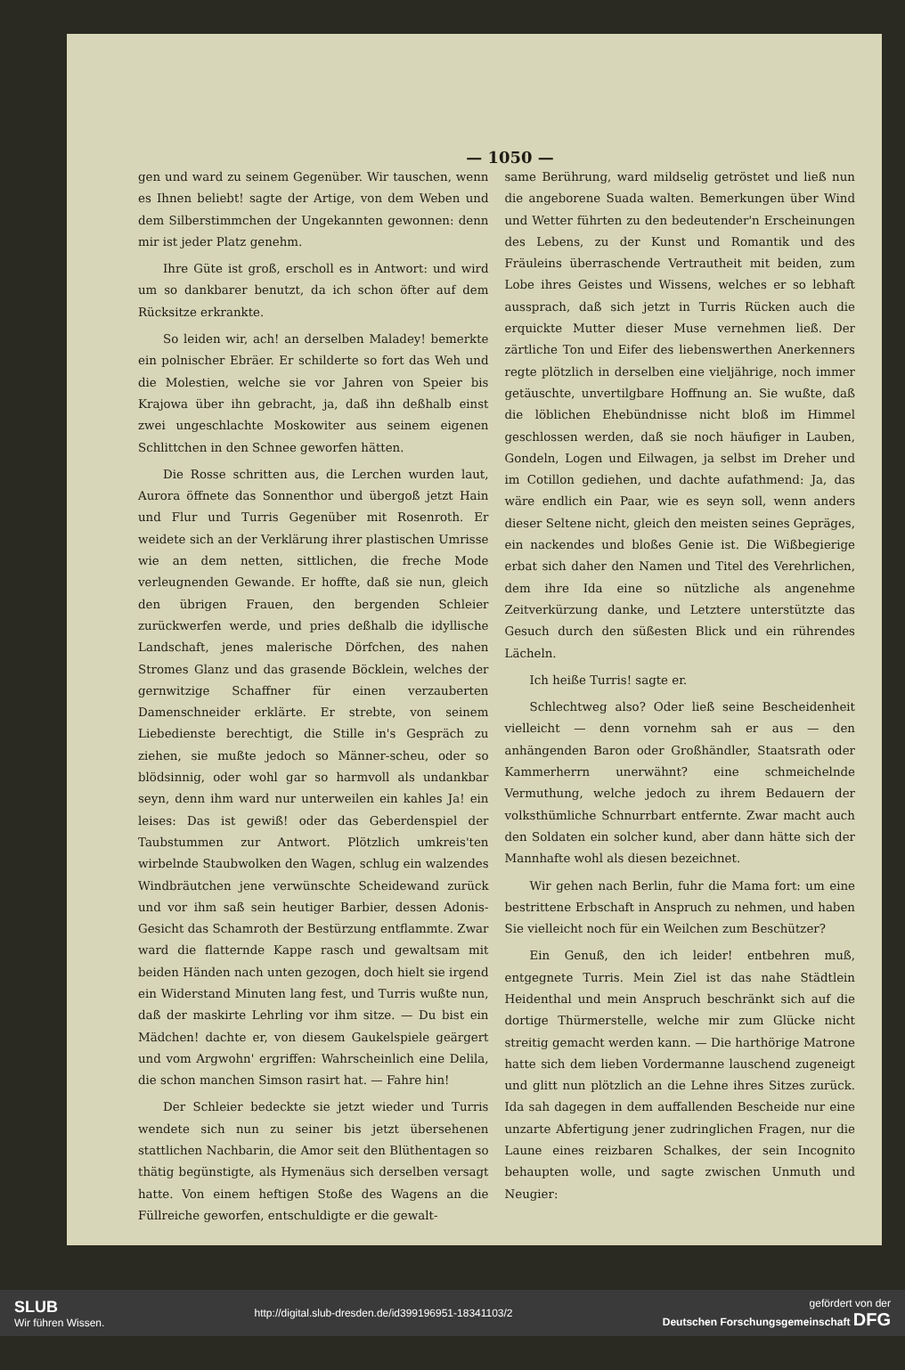— 1050 —
gen und ward zu seinem Gegenüber. Wir tauschen, wenn es Ihnen beliebt! sagte der Artige, von dem Weben und dem Silberstimmchen der Ungekannten gewonnen: denn mir ist jeder Platz genehm.
Ihre Güte ist groß, erscholl es in Antwort: und wird um so dankbarer benutzt, da ich schon öfter auf dem Rücksitze erkrankte.
So leiden wir, ach! an derselben Maladey! bemerkte ein polnischer Ebräer. Er schilderte so fort das Weh und die Molestien, welche sie vor Jahren von Speier bis Krajowa über ihn gebracht, ja, daß ihn deßhalb einst zwei ungeschlachte Moskowiter aus seinem eigenen Schlittchen in den Schnee geworfen hätten.
Die Rosse schritten aus, die Lerchen wurden laut, Aurora öffnete das Sonnenthor und übergoß jetzt Hain und Flur und Turris Gegenüber mit Rosenroth. Er weidete sich an der Verklärung ihrer plastischen Umrisse wie an dem netten, sittlichen, die freche Mode verleugnenden Gewande. Er hoffte, daß sie nun, gleich den übrigen Frauen, den bergenden Schleier zurückwerfen werde, und pries deßhalb die idyllische Landschaft, jenes malerische Dörfchen, des nahen Stromes Glanz und das grasende Böcklein, welches der gernwitzige Schaffner für einen verzauberten Damenschneider erklärte. Er strebte, von seinem Liebedienste berechtigt, die Stille in's Gespräch zu ziehen, sie mußte jedoch so Männer-scheu, oder so blödsinnig, oder wohl gar so harmvoll als undankbar seyn, denn ihm ward nur unterweilen ein kahles Ja! ein leises: Das ist gewiß! oder das Geberdenspiel der Taubstummen zur Antwort. Plötzlich umkreis'ten wirbelnde Staubwolken den Wagen, schlug ein walzendes Windbräutchen jene verwünschte Scheidewand zurück und vor ihm saß sein heutiger Barbier, dessen Adonis-Gesicht das Schamroth der Bestürzung entflammte. Zwar ward die flatternde Kappe rasch und gewaltsam mit beiden Händen nach unten gezogen, doch hielt sie irgend ein Widerstand Minuten lang fest, und Turris wußte nun, daß der maskirte Lehrling vor ihm sitze. — Du bist ein Mädchen! dachte er, von diesem Gaukelspiele geärgert und vom Argwohn' ergriffen: Wahrscheinlich eine Delila, die schon manchen Simson rasirt hat. — Fahre hin!
Der Schleier bedeckte sie jetzt wieder und Turris wendete sich nun zu seiner bis jetzt übersehenen stattlichen Nachbarin, die Amor seit den Blüthentagen so thätig begünstigte, als Hymenäus sich derselben versagt hatte. Von einem heftigen Stoße des Wagens an die Füllreiche geworfen, entschuldigte er die gewalt-
same Berührung, ward mildselig getröstet und ließ nun die angeborene Suada walten. Bemerkungen über Wind und Wetter führten zu den bedeutender'n Erscheinungen des Lebens, zu der Kunst und Romantik und des Fräuleins überraschende Vertrautheit mit beiden, zum Lobe ihres Geistes und Wissens, welches er so lebhaft aussprach, daß sich jetzt in Turris Rücken auch die erquickte Mutter dieser Muse vernehmen ließ. Der zärtliche Ton und Eifer des liebenswerthen Anerkenners regte plötzlich in derselben eine vieljährige, noch immer getäuschte, unvertilgbare Hoffnung an. Sie wußte, daß die löblichen Ehebündnisse nicht bloß im Himmel geschlossen werden, daß sie noch häufiger in Lauben, Gondeln, Logen und Eilwagen, ja selbst im Dreher und im Cotillon gediehen, und dachte aufathmend: Ja, das wäre endlich ein Paar, wie es seyn soll, wenn anders dieser Seltene nicht, gleich den meisten seines Gepräges, ein nackendes und bloßes Genie ist. Die Wißbegierige erbat sich daher den Namen und Titel des Verehrlichen, dem ihre Ida eine so nützliche als angenehme Zeitverkürzung danke, und Letztere unterstützte das Gesuch durch den süßesten Blick und ein rührendes Lächeln.
Ich heiße Turris! sagte er.
Schlechtweg also? Oder ließ seine Bescheidenheit vielleicht — denn vornehm sah er aus — den anhängenden Baron oder Großhändler, Staatsrath oder Kammerherrn unerwähnt? eine schmeichelnde Vermuthung, welche jedoch zu ihrem Bedauern der volksthümliche Schnurrbart entfernte. Zwar macht auch den Soldaten ein solcher kund, aber dann hätte sich der Mannhafte wohl als diesen bezeichnet.
Wir gehen nach Berlin, fuhr die Mama fort: um eine bestrittene Erbschaft in Anspruch zu nehmen, und haben Sie vielleicht noch für ein Weilchen zum Beschützer?
Ein Genuß, den ich leider! entbehren muß, entgegnete Turris. Mein Ziel ist das nahe Städtlein Heidenthal und mein Anspruch beschränkt sich auf die dortige Thürmerstelle, welche mir zum Glücke nicht streitig gemacht werden kann. — Die harthörige Matrone hatte sich dem lieben Vordermanne lauschend zugeneigt und glitt nun plötzlich an die Lehne ihres Sitzes zurück. Ida sah dagegen in dem auffallenden Bescheide nur eine unzarte Abfertigung jener zudringlichen Fragen, nur die Laune eines reizbaren Schalkes, der sein Incognito behaupten wolle, und sagte zwischen Unmuth und Neugier:
SLUB
Wir führen Wissen.
http://digital.slub-dresden.de/id399196951-18341103/2
gefördert von der
Deutschen Forschungsgemeinschaft DFG